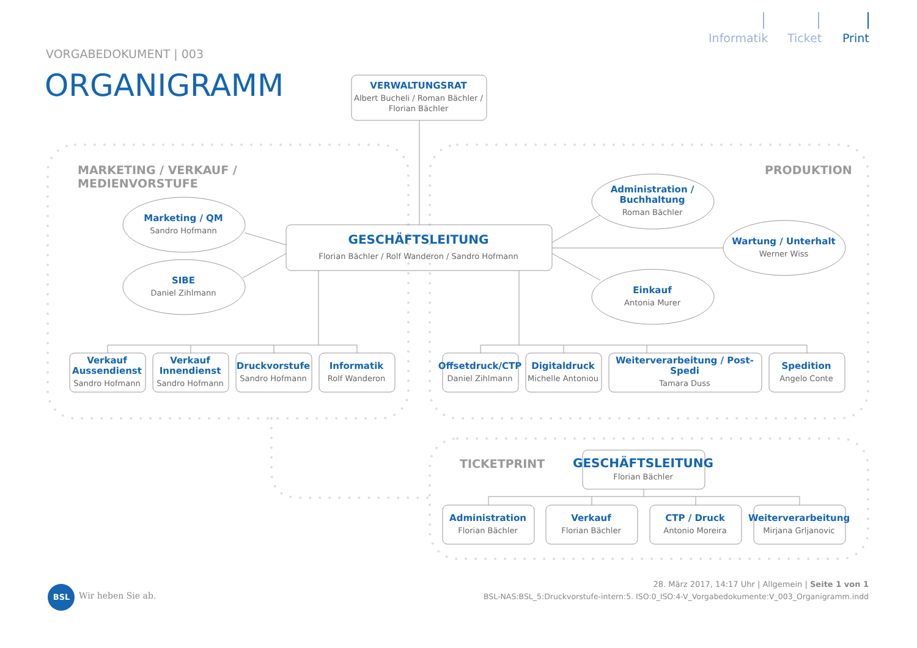Informatik
Ticket
Print
VORGABEDOKUMENT | 003
ORGANIGRAMM
VERWALTUNGSRAT
Albert Bucheli / Roman Bächler /
Florian Bächler
MARKETING / VERKAUF / MEDIENVORSTUFE
PRODUKTION
Marketing / QM
Sandro Hofmann
GESCHÄFTSLEITUNG
Florian Bächler / Rolf Wanderon / Sandro Hofmann
Administration /
Buchhaltung
Roman Bächler
Wartung / Unterhalt
Werner Wiss
SIBE
Daniel Zihlmann
Einkauf
Antonia Murer
Verkauf
Aussendienst
Sandro Hofmann
Verkauf
Innendienst
Sandro Hofmann
Druckvorstufe
Sandro Hofmann
Informatik
Rolf Wanderon
Offsetdruck/CTP
Daniel Zihlmann
Digitaldruck
Michelle Antoniou
Weiterverarbeitung / Post-Spedi
Tamara Duss
Spedition
Angelo Conte
TICKETPRINT
GESCHÄFTSLEITUNG
Florian Bächler
Administration
Florian Bächler
Verkauf
Florian Bächler
CTP / Druck
Antonio Moreira
Weiterverarbeitung
Mirjana Grljanovic
BSL
Wir heben Sie ab.
28. März 2017, 14:17 Uhr | Allgemein | Seite 1 von 1
BSL-NAS:BSL_5:Druckvorstufe-intern:5. ISO:0_ISO:4-V_Vorgabedokumente:V_003_Organigramm.indd